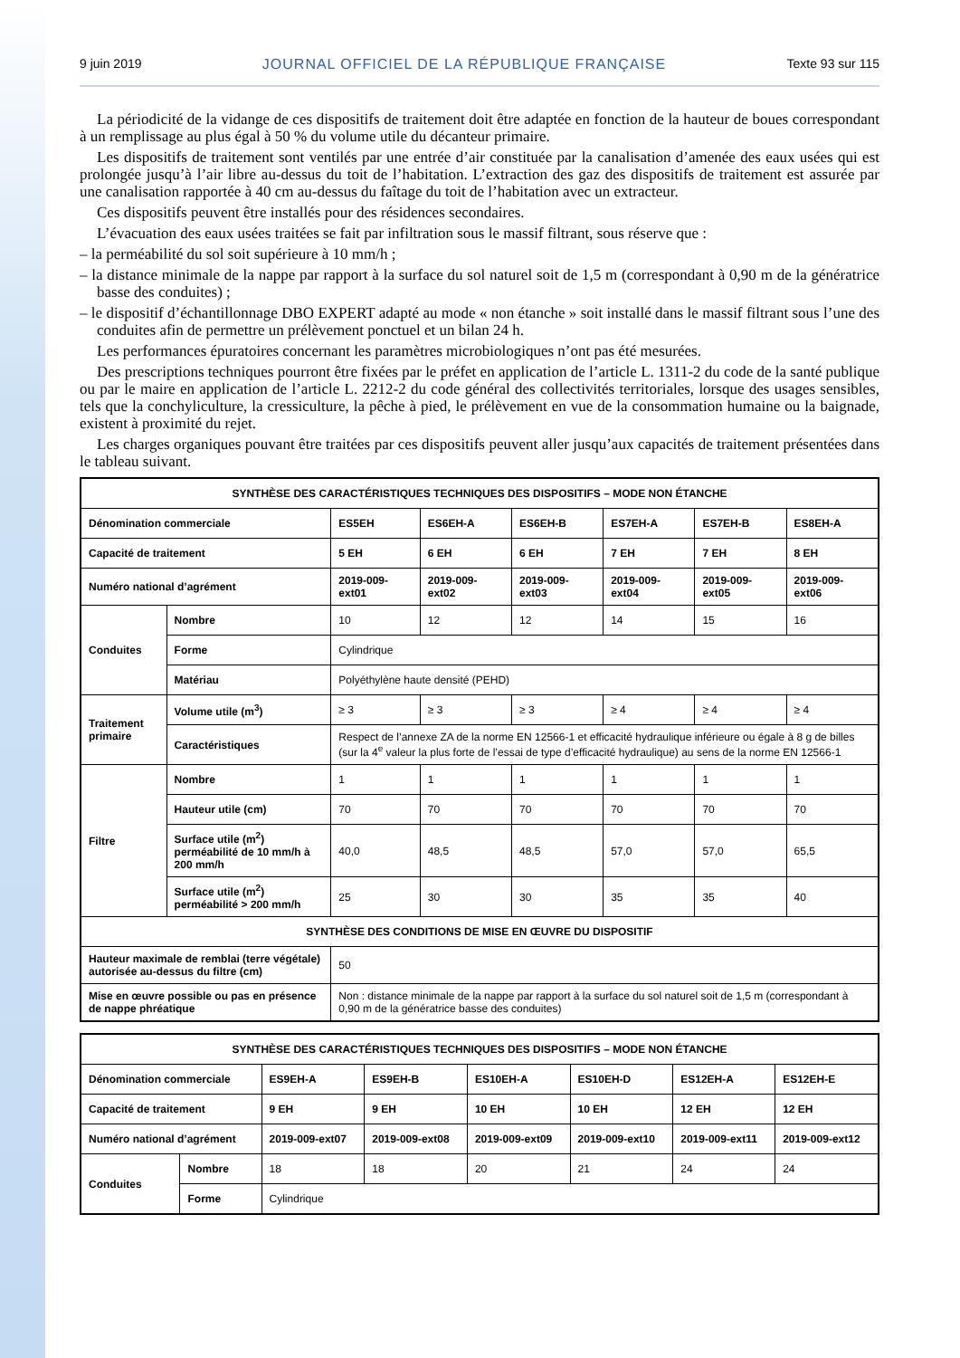9 juin 2019 JOURNAL OFFICIEL DE LA RÉPUBLIQUE FRANÇAISE Texte 93 sur 115
La périodicité de la vidange de ces dispositifs de traitement doit être adaptée en fonction de la hauteur de boues correspondant à un remplissage au plus égal à 50 % du volume utile du décanteur primaire.
Les dispositifs de traitement sont ventilés par une entrée d’air constituée par la canalisation d’amenée des eaux usées qui est prolongée jusqu’à l’air libre au-dessus du toit de l’habitation. L’extraction des gaz des dispositifs de traitement est assurée par une canalisation rapportée à 40 cm au-dessus du faîtage du toit de l’habitation avec un extracteur.
Ces dispositifs peuvent être installés pour des résidences secondaires.
L’évacuation des eaux usées traitées se fait par infiltration sous le massif filtrant, sous réserve que :
– la perméabilité du sol soit supérieure à 10 mm/h ;
– la distance minimale de la nappe par rapport à la surface du sol naturel soit de 1,5 m (correspondant à 0,90 m de la génératrice basse des conduites) ;
– le dispositif d’échantillonnage DBO EXPERT adapté au mode « non étanche » soit installé dans le massif filtrant sous l’une des conduites afin de permettre un prélèvement ponctuel et un bilan 24 h.
Les performances épuratoires concernant les paramètres microbiologiques n’ont pas été mesurées.
Des prescriptions techniques pourront être fixées par le préfet en application de l’article L. 1311-2 du code de la santé publique ou par le maire en application de l’article L. 2212-2 du code général des collectivités territoriales, lorsque des usages sensibles, tels que la conchyliculture, la cressiculture, la pêche à pied, le prélèvement en vue de la consommation humaine ou la baignade, existent à proximité du rejet.
Les charges organiques pouvant être traitées par ces dispositifs peuvent aller jusqu’aux capacités de traitement présentées dans le tableau suivant.
| SYNTHÈSE DES CARACTÉRISTIQUES TECHNIQUES DES DISPOSITIFS – MODE NON ÉTANCHE | | | | | | | |
| Dénomination commerciale | | ES5EH | ES6EH-A | ES6EH-B | ES7EH-A | ES7EH-B | ES8EH-A |
| Capacité de traitement | | 5 EH | 6 EH | 6 EH | 7 EH | 7 EH | 8 EH |
| Numéro national d’agrément | | 2019-009-ext01 | 2019-009-ext02 | 2019-009-ext03 | 2019-009-ext04 | 2019-009-ext05 | 2019-009-ext06 |
| Conduites | Nombre | 10 | 12 | 12 | 14 | 15 | 16 |
| | Forme | Cylindrique | | | | | |
| | Matériau | Polyéthylène haute densité (PEHD) | | | | | |
| Traitement primaire | Volume utile (m<sup>3</sup>) | ≥ 3 | ≥ 3 | ≥ 3 | ≥ 4 | ≥ 4 | ≥ 4 |
| | Caractéristiques | Respect de l’annexe ZA de la norme EN 12566-1 et efficacité hydraulique inférieure ou égale à 8 g de billes (sur la 4<sup>e</sup> valeur la plus forte de l’essai de type d’efficacité hydraulique) au sens de la norme EN 12566-1 | | | | | |
| Filtre | Nombre | 1 | 1 | 1 | 1 | 1 | 1 |
| | Hauteur utile (cm) | 70 | 70 | 70 | 70 | 70 | 70 |
| | Surface utile (m<sup>2</sup>) perméabilité de 10 mm/h à 200 mm/h | 40,0 | 48,5 | 48,5 | 57,0 | 57,0 | 65,5 |
| | Surface utile (m<sup>2</sup>) perméabilité > 200 mm/h | 25 | 30 | 30 | 35 | 35 | 40 |
| SYNTHÈSE DES CONDITIONS DE MISE EN ŒUVRE DU DISPOSITIF | | | | | | | |
| Hauteur maximale de remblai (terre végétale) autorisée au-dessus du filtre (cm) | | 50 | | | | | |
| Mise en œuvre possible ou pas en présence de nappe phréatique | | Non : distance minimale de la nappe par rapport à la surface du sol naturel soit de 1,5 m (correspondant à 0,90 m de la génératrice basse des conduites) | | | | | |
| SYNTHÈSE DES CARACTÉRISTIQUES TECHNIQUES DES DISPOSITIFS – MODE NON ÉTANCHE | | | | | | | |
| Dénomination commerciale | | ES9EH-A | ES9EH-B | ES10EH-A | ES10EH-D | ES12EH-A | ES12EH-E |
| Capacité de traitement | | 9 EH | 9 EH | 10 EH | 10 EH | 12 EH | 12 EH |
| Numéro national d’agrément | | 2019-009-ext07 | 2019-009-ext08 | 2019-009-ext09 | 2019-009-ext10 | 2019-009-ext11 | 2019-009-ext12 |
| Conduites | Nombre | 18 | 18 | 20 | 21 | 24 | 24 |
| | Forme | Cylindrique | | | | | |